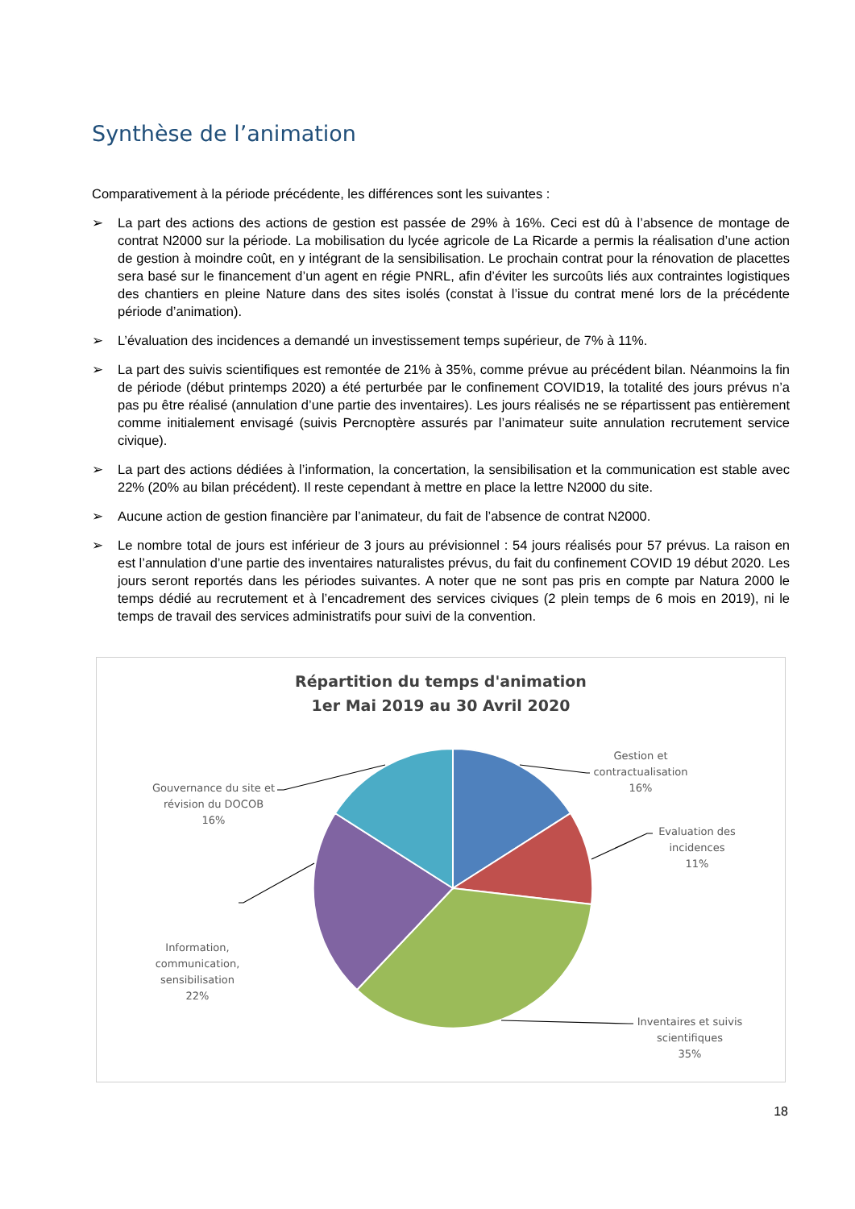Synthèse de l’animation
Comparativement à la période précédente, les différences sont les suivantes :
➢ La part des actions des actions de gestion est passée de 29% à 16%. Ceci est dû à l’absence de montage de contrat N2000 sur la période. La mobilisation du lycée agricole de La Ricarde a permis la réalisation d’une action de gestion à moindre coût, en y intégrant de la sensibilisation. Le prochain contrat pour la rénovation de placettes sera basé sur le financement d’un agent en régie PNRL, afin d’éviter les surcoûts liés aux contraintes logistiques des chantiers en pleine Nature dans des sites isolés (constat à l’issue du contrat mené lors de la précédente période d’animation).
➢ L’évaluation des incidences a demandé un investissement temps supérieur, de 7% à 11%.
➢ La part des suivis scientifiques est remontée de 21% à 35%, comme prévue au précédent bilan. Néanmoins la fin de période (début printemps 2020) a été perturbée par le confinement COVID19, la totalité des jours prévus n’a pas pu être réalisé (annulation d’une partie des inventaires). Les jours réalisés ne se répartissent pas entièrement comme initialement envisagé (suivis Percnoptère assurés par l’animateur suite annulation recrutement service civique).
➢ La part des actions dédiées à l’information, la concertation, la sensibilisation et la communication est stable avec 22% (20% au bilan précédent). Il reste cependant à mettre en place la lettre N2000 du site.
➢ Aucune action de gestion financière par l’animateur, du fait de l’absence de contrat N2000.
➢ Le nombre total de jours est inférieur de 3 jours au prévisionnel : 54 jours réalisés pour 57 prévus. La raison en est l’annulation d’une partie des inventaires naturalistes prévus, du fait du confinement COVID 19 début 2020. Les jours seront reportés dans les périodes suivantes. A noter que ne sont pas pris en compte par Natura 2000 le temps dédié au recrutement et à l’encadrement des services civiques (2 plein temps de 6 mois en 2019), ni le temps de travail des services administratifs pour suivi de la convention.
Répartition du temps d'animation
1er Mai 2019 au 30 Avril 2020
Gestion et contractualisation
16%
Evaluation des incidences
11%
Inventaires et suivis scientifiques
35%
Information, communication, sensibilisation
22%
Gouvernance du site et révision du DOCOB
16%
18